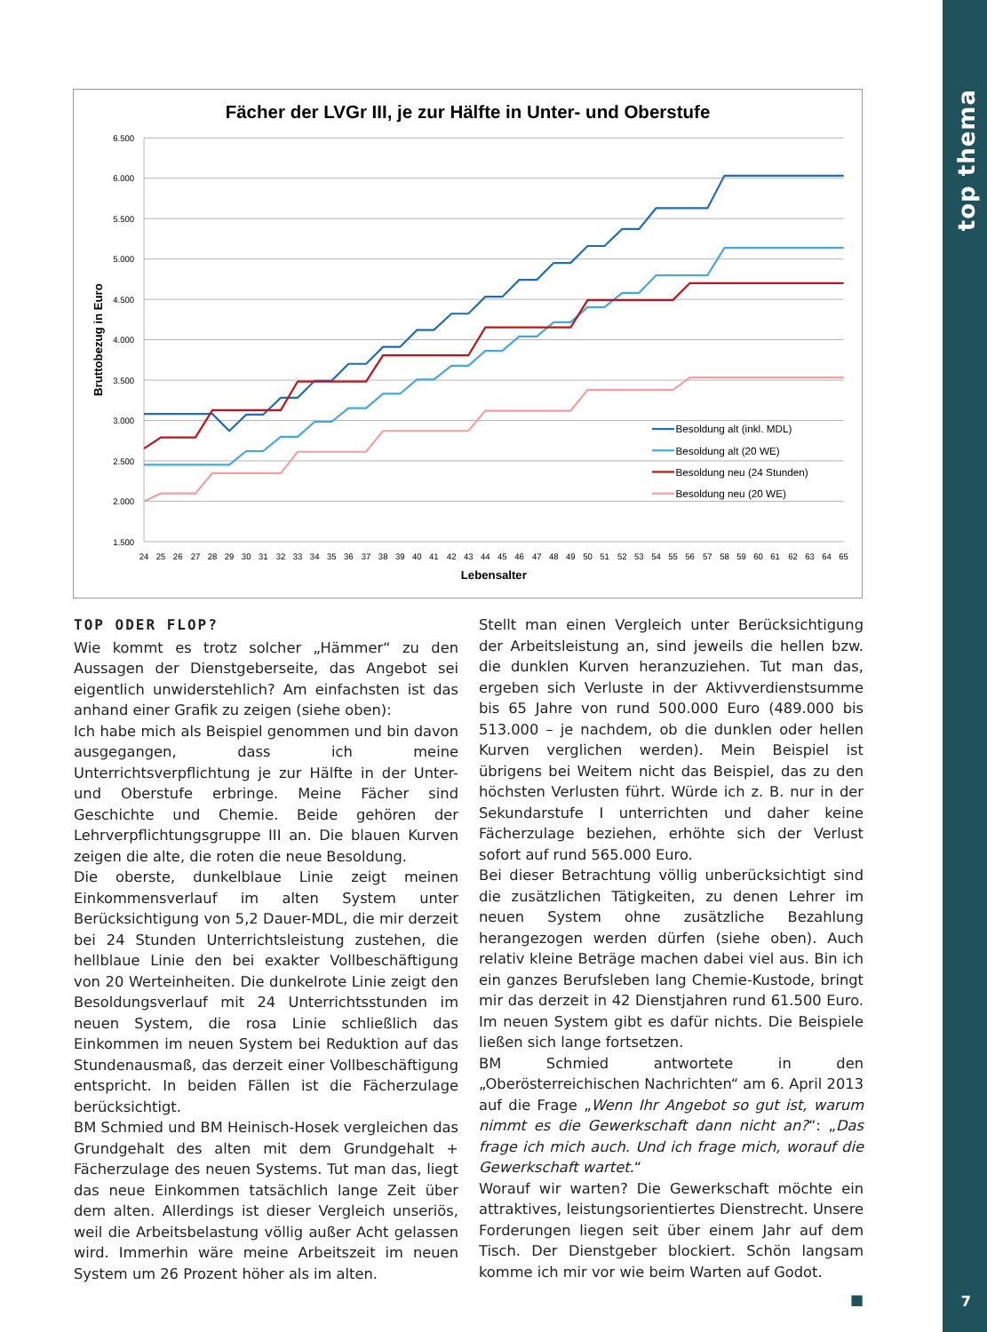top thema
7
Fächer der LVGr III, je zur Hälfte in Unter- und Oberstufe
6.500
6.000
5.500
5.000
4.500
4.000
3.500
3.000
2.500
2.000
1.500
24
25
26
27
28
29
30
31
32
33
34
35
36
37
38
39
40
41
42
43
44
45
46
47
48
49
50
51
52
53
54
55
56
57
58
59
60
61
62
63
64
65
Lebensalter
Bruttobezug in Euro
Besoldung alt (inkl. MDL)
Besoldung alt (20 WE)
Besoldung neu (24 Stunden)
Besoldung neu (20 WE)
TOP ODER FLOP?
Wie kommt es trotz solcher „Hämmer“ zu den Aussagen der Dienstgeberseite, das Angebot sei eigentlich unwiderstehlich? Am einfachsten ist das anhand einer Grafik zu zeigen (siehe oben):
Ich habe mich als Beispiel genommen und bin davon ausgegangen, dass ich meine Unterrichtsverpflichtung je zur Hälfte in der Unter- und Oberstufe erbringe. Meine Fächer sind Geschichte und Chemie. Beide gehören der Lehrverpflichtungsgruppe III an. Die blauen Kurven zeigen die alte, die roten die neue Besoldung.
Die oberste, dunkelblaue Linie zeigt meinen Einkommensverlauf im alten System unter Berücksichtigung von 5,2 Dauer-MDL, die mir derzeit bei 24 Stunden Unterrichtsleistung zustehen, die hellblaue Linie den bei exakter Vollbeschäftigung von 20 Werteinheiten. Die dunkelrote Linie zeigt den Besoldungsverlauf mit 24 Unterrichtsstunden im neuen System, die rosa Linie schließlich das Einkommen im neuen System bei Reduktion auf das Stundenausmaß, das derzeit einer Vollbeschäftigung entspricht. In beiden Fällen ist die Fächerzulage berücksichtigt.
BM Schmied und BM Heinisch-Hosek vergleichen das Grundgehalt des alten mit dem Grundgehalt + Fächerzulage des neuen Systems. Tut man das, liegt das neue Einkommen tatsächlich lange Zeit über dem alten. Allerdings ist dieser Vergleich unseriös, weil die Arbeitsbelastung völlig außer Acht gelassen wird. Immerhin wäre meine Arbeitszeit im neuen System um 26 Prozent höher als im alten.
Stellt man einen Vergleich unter Berücksichtigung der Arbeitsleistung an, sind jeweils die hellen bzw. die dunklen Kurven heranzuziehen. Tut man das, ergeben sich Verluste in der Aktivverdienstsumme bis 65 Jahre von rund 500.000 Euro (489.000 bis 513.000 – je nachdem, ob die dunklen oder hellen Kurven verglichen werden). Mein Beispiel ist übrigens bei Weitem nicht das Beispiel, das zu den höchsten Verlusten führt. Würde ich z. B. nur in der Sekundarstufe I unterrichten und daher keine Fächerzulage beziehen, erhöhte sich der Verlust sofort auf rund 565.000 Euro.
Bei dieser Betrachtung völlig unberücksichtigt sind die zusätzlichen Tätigkeiten, zu denen Lehrer im neuen System ohne zusätzliche Bezahlung herangezogen werden dürfen (siehe oben). Auch relativ kleine Beträge machen dabei viel aus. Bin ich ein ganzes Berufsleben lang Chemie-Kustode, bringt mir das derzeit in 42 Dienstjahren rund 61.500 Euro. Im neuen System gibt es dafür nichts. Die Beispiele ließen sich lange fortsetzen.
BM Schmied antwortete in den „Oberösterreichischen Nachrichten“ am 6. April 2013 auf die Frage „Wenn Ihr Angebot so gut ist, warum nimmt es die Gewerkschaft dann nicht an?“: „Das frage ich mich auch. Und ich frage mich, worauf die Gewerkschaft wartet.“
Worauf wir warten? Die Gewerkschaft möchte ein attraktives, leistungsorientiertes Dienstrecht. Unsere Forderungen liegen seit über einem Jahr auf dem Tisch. Der Dienstgeber blockiert. Schön langsam komme ich mir vor wie beim Warten auf Godot.
■